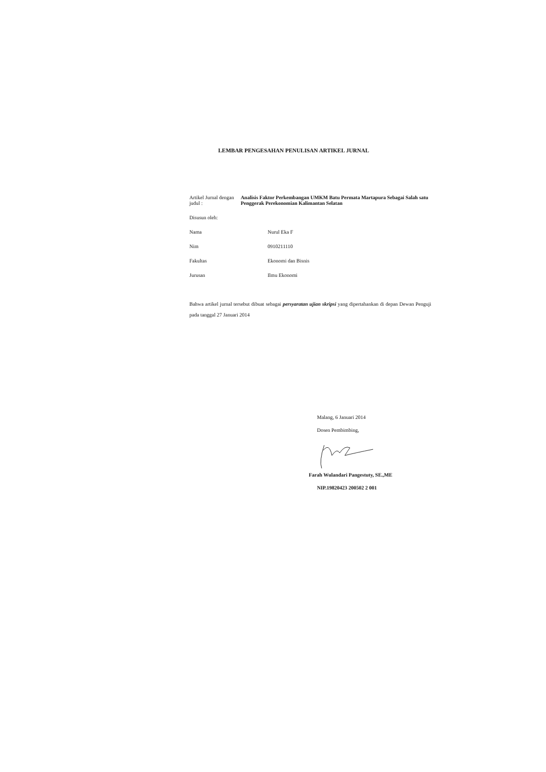LEMBAR PENGESAHAN PENULISAN ARTIKEL JURNAL
Artikel Jurnal dengan judul :
Analisis Faktor Perkembangan UMKM Batu Permata Martapura Sebagai Salah satu Penggerak Perekonomian Kalimantan Selatan
Disusun oleh:
Nama Nurul Eka F
Nim 0910211110
Fakultas Ekonomi dan Bisnis
Jurusan Ilmu Ekonomi
Bahwa artikel jurnal tersebut dibuat sebagai persyaratan ujian skripsi yang dipertahankan di depan Dewan Penguji pada tanggal 27 Januari 2014
Malang, 6 Januari 2014
Dosen Pembimbing,
Farah Wulandari Pangestuty, SE.,ME
NIP.19820423 200502 2 001